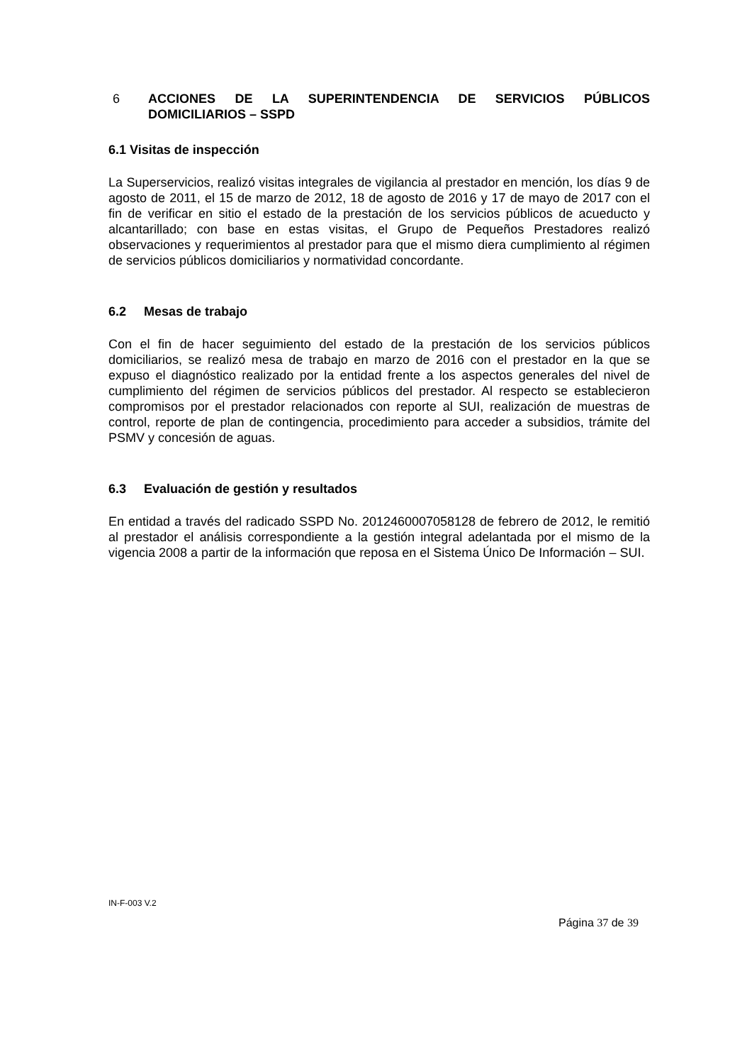6 ACCIONES DE LA SUPERINTENDENCIA DE SERVICIOS PÚBLICOS DOMICILIARIOS – SSPD
6.1 Visitas de inspección
La Superservicios, realizó visitas integrales de vigilancia al prestador en mención, los días 9 de agosto de 2011, el 15 de marzo de 2012, 18 de agosto de 2016 y 17 de mayo de 2017 con el fin de verificar en sitio el estado de la prestación de los servicios públicos de acueducto y alcantarillado; con base en estas visitas, el Grupo de Pequeños Prestadores realizó observaciones y requerimientos al prestador para que el mismo diera cumplimiento al régimen de servicios públicos domiciliarios y normatividad concordante.
6.2 Mesas de trabajo
Con el fin de hacer seguimiento del estado de la prestación de los servicios públicos domiciliarios, se realizó mesa de trabajo en marzo de 2016 con el prestador en la que se expuso el diagnóstico realizado por la entidad frente a los aspectos generales del nivel de cumplimiento del régimen de servicios públicos del prestador. Al respecto se establecieron compromisos por el prestador relacionados con reporte al SUI, realización de muestras de control, reporte de plan de contingencia, procedimiento para acceder a subsidios, trámite del PSMV y concesión de aguas.
6.3 Evaluación de gestión y resultados
En entidad a través del radicado SSPD No. 20124600070581​28 de febrero de 2012, le remitió al prestador el análisis correspondiente a la gestión integral adelantada por el mismo de la vigencia 2008 a partir de la información que reposa en el Sistema Único De Información – SUI.
IN-F-003 V.2
Página 37 de 39